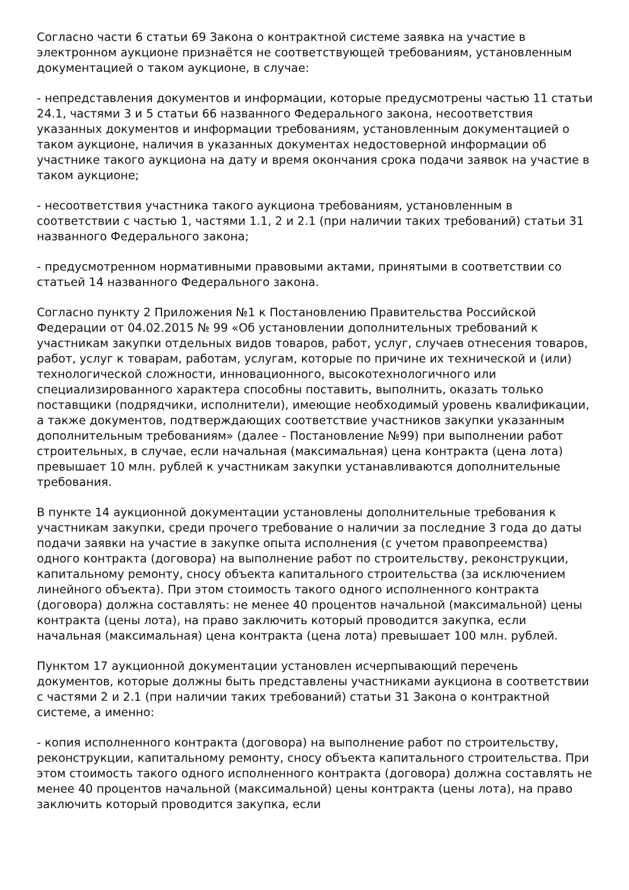Согласно части 6 статьи 69 Закона о контрактной системе заявка на участие в электронном аукционе признаётся не соответствующей требованиям, установленным документацией о таком аукционе, в случае:
- непредставления документов и информации, которые предусмотрены частью 11 статьи 24.1, частями 3 и 5 статьи 66 названного Федерального закона, несоответствия указанных документов и информации требованиям, установленным документацией о таком аукционе, наличия в указанных документах недостоверной информации об участнике такого аукциона на дату и время окончания срока подачи заявок на участие в таком аукционе;
- несоответствия участника такого аукциона требованиям, установленным в соответствии с частью 1, частями 1.1, 2 и 2.1 (при наличии таких требований) статьи 31 названного Федерального закона;
- предусмотренном нормативными правовыми актами, принятыми в соответствии со статьей 14 названного Федерального закона.
Согласно пункту 2 Приложения №1 к Постановлению Правительства Российской Федерации от 04.02.2015 № 99 «Об установлении дополнительных требований к участникам закупки отдельных видов товаров, работ, услуг, случаев отнесения товаров, работ, услуг к товарам, работам, услугам, которые по причине их технической и (или) технологической сложности, инновационного, высокотехнологичного или специализированного характера способны поставить, выполнить, оказать только поставщики (подрядчики, исполнители), имеющие необходимый уровень квалификации, а также документов, подтверждающих соответствие участников закупки указанным дополнительным требованиям» (далее - Постановление №99) при выполнении работ строительных, в случае, если начальная (максимальная) цена контракта (цена лота) превышает 10 млн. рублей к участникам закупки устанавливаются дополнительные требования.
В пункте 14 аукционной документации установлены дополнительные требования к участникам закупки, среди прочего требование о наличии за последние 3 года до даты подачи заявки на участие в закупке опыта исполнения (с учетом правопреемства) одного контракта (договора) на выполнение работ по строительству, реконструкции, капитальному ремонту, сносу объекта капитального строительства (за исключением линейного объекта). При этом стоимость такого одного исполненного контракта (договора) должна составлять: не менее 40 процентов начальной (максимальной) цены контракта (цены лота), на право заключить который проводится закупка, если начальная (максимальная) цена контракта (цена лота) превышает 100 млн. рублей.
Пунктом 17 аукционной документации установлен исчерпывающий перечень документов, которые должны быть представлены участниками аукциона в соответствии с частями 2 и 2.1 (при наличии таких требований) статьи 31 Закона о контрактной системе, а именно:
- копия исполненного контракта (договора) на выполнение работ по строительству, реконструкции, капитальному ремонту, сносу объекта капитального строительства. При этом стоимость такого одного исполненного контракта (договора) должна составлять не менее 40 процентов начальной (максимальной) цены контракта (цены лота), на право заключить который проводится закупка, если